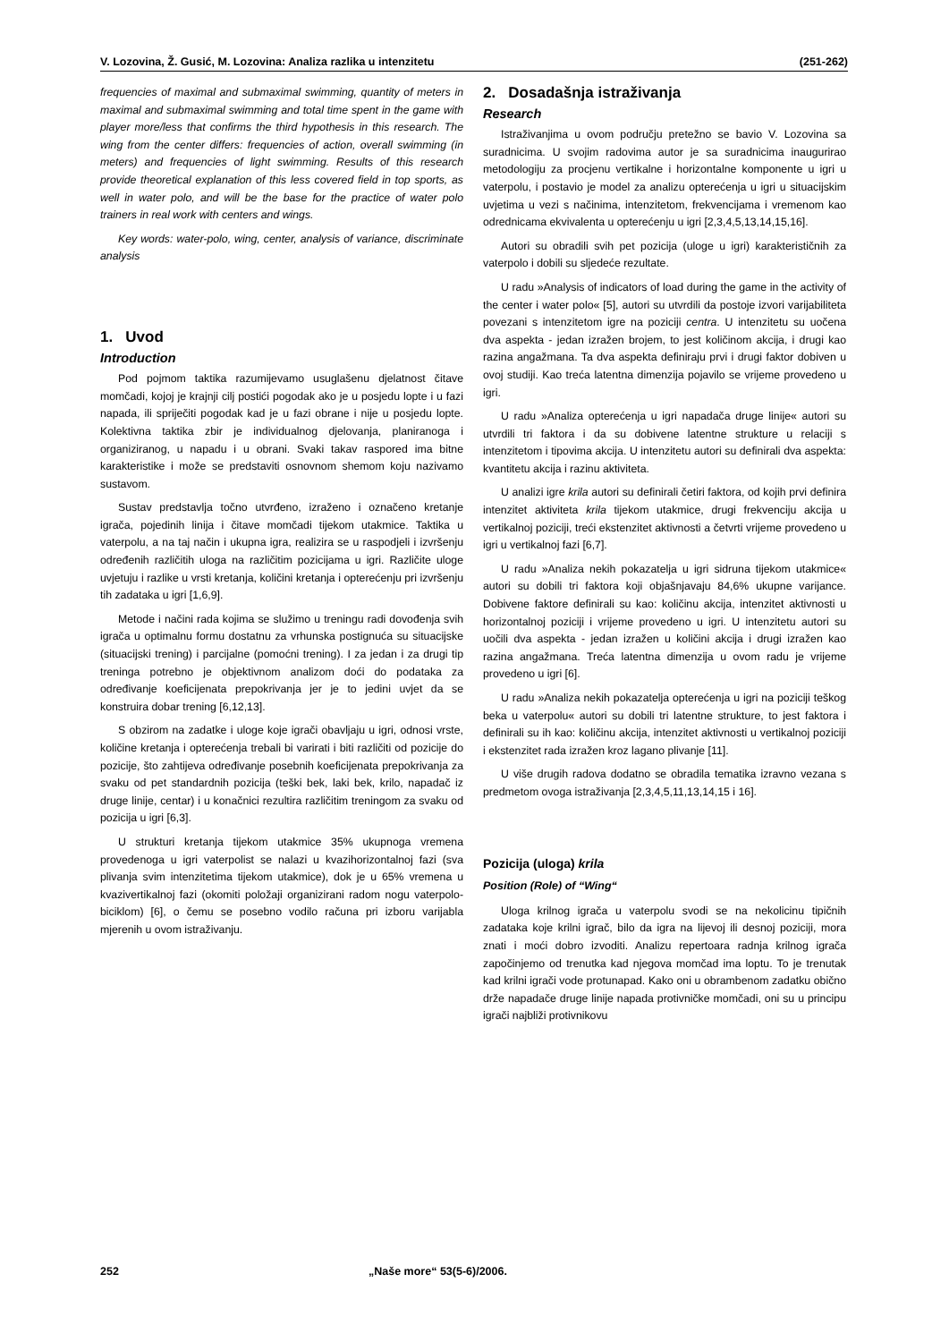V. Lozovina, Ž. Gusić, M. Lozovina: Analiza razlika u intenzitetu (251-262)
frequencies of maximal and submaximal swimming, quantity of meters in maximal and submaximal swimming and total time spent in the game with player more/less that confirms the third hypothesis in this research. The wing from the center differs: frequencies of action, overall swimming (in meters) and frequencies of light swimming. Results of this research provide theoretical explanation of this less covered field in top sports, as well in water polo, and will be the base for the practice of water polo trainers in real work with centers and wings.
Key words: water-polo, wing, center, analysis of variance, discriminate analysis
1. Uvod
Introduction
Pod pojmom taktika razumijevamo usuglašenu djelatnost čitave momčadi, kojoj je krajnji cilj postići pogodak ako je u posjedu lopte i u fazi napada, ili spriječiti pogodak kad je u fazi obrane i nije u posjedu lopte. Kolektivna taktika zbir je individualnog djelovanja, planiranoga i organiziranog, u napadu i u obrani. Svaki takav raspored ima bitne karakteristike i može se predstaviti osnovnom shemom koju nazivamo sustavom.
Sustav predstavlja točno utvrđeno, izraženo i označeno kretanje igrača, pojedinih linija i čitave momčadi tijekom utakmice. Taktika u vaterpolu, a na taj način i ukupna igra, realizira se u raspodjeli i izvršenju određenih različitih uloga na različitim pozicijama u igri. Različite uloge uvjetuju i razlike u vrsti kretanja, količini kretanja i opterećenju pri izvršenju tih zadataka u igri [1,6,9].
Metode i načini rada kojima se služimo u treningu radi dovođenja svih igrača u optimalnu formu dostatnu za vrhunska postignuća su situacijske (situacijski trening) i parcijalne (pomoćni trening). I za jedan i za drugi tip treninga potrebno je objektivnom analizom doći do podataka za određivanje koeficijenata prepokrivanja jer je to jedini uvjet da se konstruira dobar trening [6,12,13].
S obzirom na zadatke i uloge koje igrači obavljaju u igri, odnosi vrste, količine kretanja i opterećenja trebali bi varirati i biti različiti od pozicije do pozicije, što zahtijeva određivanje posebnih koeficijenata prepokrivanja za svaku od pet standardnih pozicija (teški bek, laki bek, krilo, napadač iz druge linije, centar) i u konačnici rezultira različitim treningom za svaku od pozicija u igri [6,3].
U strukturi kretanja tijekom utakmice 35% ukupnoga vremena provedenoga u igri vaterpolist se nalazi u kvazihorizontalnoj fazi (sva plivanja svim intenzitetima tijekom utakmice), dok je u 65% vremena u kvazivertikalnoj fazi (okomiti položaji organizirani radom nogu vaterpolo-biciklom) [6], o čemu se posebno vodilo računa pri izboru varijabla mjerenih u ovom istraživanju.
2. Dosadašnja istraživanja
Research
Istraživanjima u ovom području pretežno se bavio V. Lozovina sa suradnicima. U svojim radovima autor je sa suradnicima inaugurirao metodologiju za procjenu vertikalne i horizontalne komponente u igri u vaterpolu, i postavio je model za analizu opterećenja u igri u situacijskim uvjetima u vezi s načinima, intenzitetom, frekvencijama i vremenom kao odrednicama ekvivalenta u opterećenju u igri [2,3,4,5,13,14,15,16].
Autori su obradili svih pet pozicija (uloge u igri) karakterističnih za vaterpolo i dobili su sljedeće rezultate.
U radu »Analysis of indicators of load during the game in the activity of the center i water polo« [5], autori su utvrdili da postoje izvori varijabiliteta povezani s intenzitetom igre na poziciji centra. U intenzitetu su uočena dva aspekta - jedan izražen brojem, to jest količinom akcija, i drugi kao razina angažmana. Ta dva aspekta definiraju prvi i drugi faktor dobiven u ovoj studiji. Kao treća latentna dimenzija pojavilo se vrijeme provedeno u igri.
U radu »Analiza opterećenja u igri napadača druge linije« autori su utvrdili tri faktora i da su dobivene latentne strukture u relaciji s intenzitetom i tipovima akcija. U intenzitetu autori su definirali dva aspekta: kvantitetu akcija i razinu aktiviteta.
U analizi igre krila autori su definirali četiri faktora, od kojih prvi definira intenzitet aktiviteta krila tijekom utakmice, drugi frekvenciju akcija u vertikalnoj poziciji, treći ekstenzitet aktivnosti a četvrti vrijeme provedeno u igri u vertikalnoj fazi [6,7].
U radu »Analiza nekih pokazatelja u igri sidruna tijekom utakmice« autori su dobili tri faktora koji objašnjavaju 84,6% ukupne varijance. Dobivene faktore definirali su kao: količinu akcija, intenzitet aktivnosti u horizontalnoj poziciji i vrijeme provedeno u igri. U intenzitetu autori su uočili dva aspekta - jedan izražen u količini akcija i drugi izražen kao razina angažmana. Treća latentna dimenzija u ovom radu je vrijeme provedeno u igri [6].
U radu »Analiza nekih pokazatelja opterećenja u igri na poziciji teškog beka u vaterpolu« autori su dobili tri latentne strukture, to jest faktora i definirali su ih kao: količinu akcija, intenzitet aktivnosti u vertikalnoj poziciji i ekstenzitet rada izražen kroz lagano plivanje [11].
U više drugih radova dodatno se obradila tematika izravno vezana s predmetom ovoga istraživanja [2,3,4,5,11,13,14,15 i 16].
Pozicija (uloga) krila
Position (Role) of “Wing“
Uloga krilnog igrača u vaterpolu svodi se na nekolicinu tipičnih zadataka koje krilni igrač, bilo da igra na lijevoj ili desnoj poziciji, mora znati i moći dobro izvoditi. Analizu repertoara radnja krilnog igrača započinjemo od trenutka kad njegova momčad ima loptu. To je trenutak kad krilni igrači vode protunapad. Kako oni u obrambenom zadatku obično drže napadače druge linije napada protivničke momčadi, oni su u principu igrači najbliži protivnikovu
252 „Naše more“ 53(5-6)/2006.